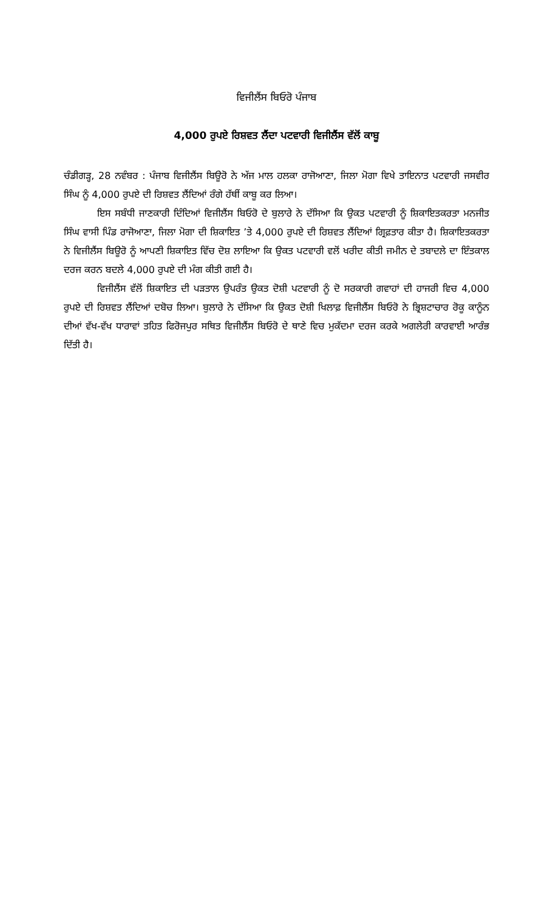ਵਿਜੀਲੈਂਸ ਬਿਓਰੋ ਪੰਜਾਬ
4,000 ਰੁਪਏ ਰਿਸ਼ਵਤ ਲੈਂਦਾ ਪਟਵਾਰੀ ਵਿਜੀਲੈਂਸ ਵੱਲੋਂ ਕਾਬੂ
ਚੰਡੀਗੜ੍ਹ, 28 ਨਵੰਬਰ : ਪੰਜਾਬ ਵਿਜੀਲੈਂਸ ਬਿਊਰੋ ਨੇ ਅੱਜ ਮਾਲ ਹਲਕਾ ਰਾਜੋਆਣਾ, ਜਿਲਾ ਮੋਗਾ ਵਿਖੇ ਤਾਇਨਾਤ ਪਟਵਾਰੀ ਜਸਵੀਰ ਸਿੰਘ ਨੂੰ 4,000 ਰੁਪਏ ਦੀ ਰਿਸ਼ਵਤ ਲੈਂਦਿਆਂ ਰੰਗੇ ਹੱਥੀਂ ਕਾਬੂ ਕਰ ਲਿਆ।
ਇਸ ਸਬੰਧੀ ਜਾਣਕਾਰੀ ਦਿੰਦਿਆਂ ਵਿਜੀਲੈਂਸ ਬਿਓਰੋ ਦੇ ਬੁਲਾਰੇ ਨੇ ਦੱਸਿਆ ਕਿ ਉਕਤ ਪਟਵਾਰੀ ਨੂੰ ਸ਼ਿਕਾਇਤਕਰਤਾ ਮਨਜੀਤ ਸਿੰਘ ਵਾਸੀ ਪਿੰਡ ਰਾਜੋਆਣਾ, ਜਿਲਾ ਮੋਗਾ ਦੀ ਸ਼ਿਕਾਇਤ ’ਤੇ 4,000 ਰੁਪਏ ਦੀ ਰਿਸ਼ਵਤ ਲੈਂਦਿਆਂ ਗ੍ਰਿਫ਼ਤਾਰ ਕੀਤਾ ਹੈ। ਸ਼ਿਕਾਇਤਕਰਤਾ ਨੇ ਵਿਜੀਲੈਂਸ ਬਿਊਰੋ ਨੂੰ ਆਪਣੀ ਸ਼ਿਕਾਇਤ ਵਿੱਚ ਦੋਸ਼ ਲਾਇਆ ਕਿ ਉਕਤ ਪਟਵਾਰੀ ਵਲੋਂ ਖਰੀਦ ਕੀਤੀ ਜਮੀਨ ਦੇ ਤਬਾਦਲੇ ਦਾ ਇੰਤਕਾਲ ਦਰਜ ਕਰਨ ਬਦਲੇ 4,000 ਰੁਪਏ ਦੀ ਮੰਗ ਕੀਤੀ ਗਈ ਹੈ।
ਵਿਜੀਲੈਂਸ ਵੱਲੋਂ ਸ਼ਿਕਾਇਤ ਦੀ ਪੜਤਾਲ ਉਪਰੰਤ ਉਕਤ ਦੋਸ਼ੀ ਪਟਵਾਰੀ ਨੂੰ ਦੋ ਸਰਕਾਰੀ ਗਵਾਹਾਂ ਦੀ ਹਾਜਰੀ ਵਿਚ 4,000 ਰੁਪਏ ਦੀ ਰਿਸ਼ਵਤ ਲੈਂਦਿਆਂ ਦਬੋਚ ਲਿਆ। ਬੁਲਾਰੇ ਨੇ ਦੱਸਿਆ ਕਿ ਉਕਤ ਦੋਸ਼ੀ ਖਿਲਾਫ਼ ਵਿਜੀਲੈਂਸ ਬਿਓਰੋ ਨੇ ਭ੍ਰਿਸ਼ਟਾਚਾਰ ਰੋਕੂ ਕਾਨੂੰਨ ਦੀਆਂ ਵੱਖ-ਵੱਖ ਧਾਰਾਵਾਂ ਤਹਿਤ ਫਿਰੋਜਪੁਰ ਸਥਿਤ ਵਿਜੀਲੈਂਸ ਬਿਓਰੋ ਦੇ ਥਾਣੇ ਵਿਚ ਮੁਕੱਦਮਾ ਦਰਜ ਕਰਕੇ ਅਗਲੇਰੀ ਕਾਰਵਾਈ ਆਰੰਭ ਦਿੱਤੀ ਹੈ।